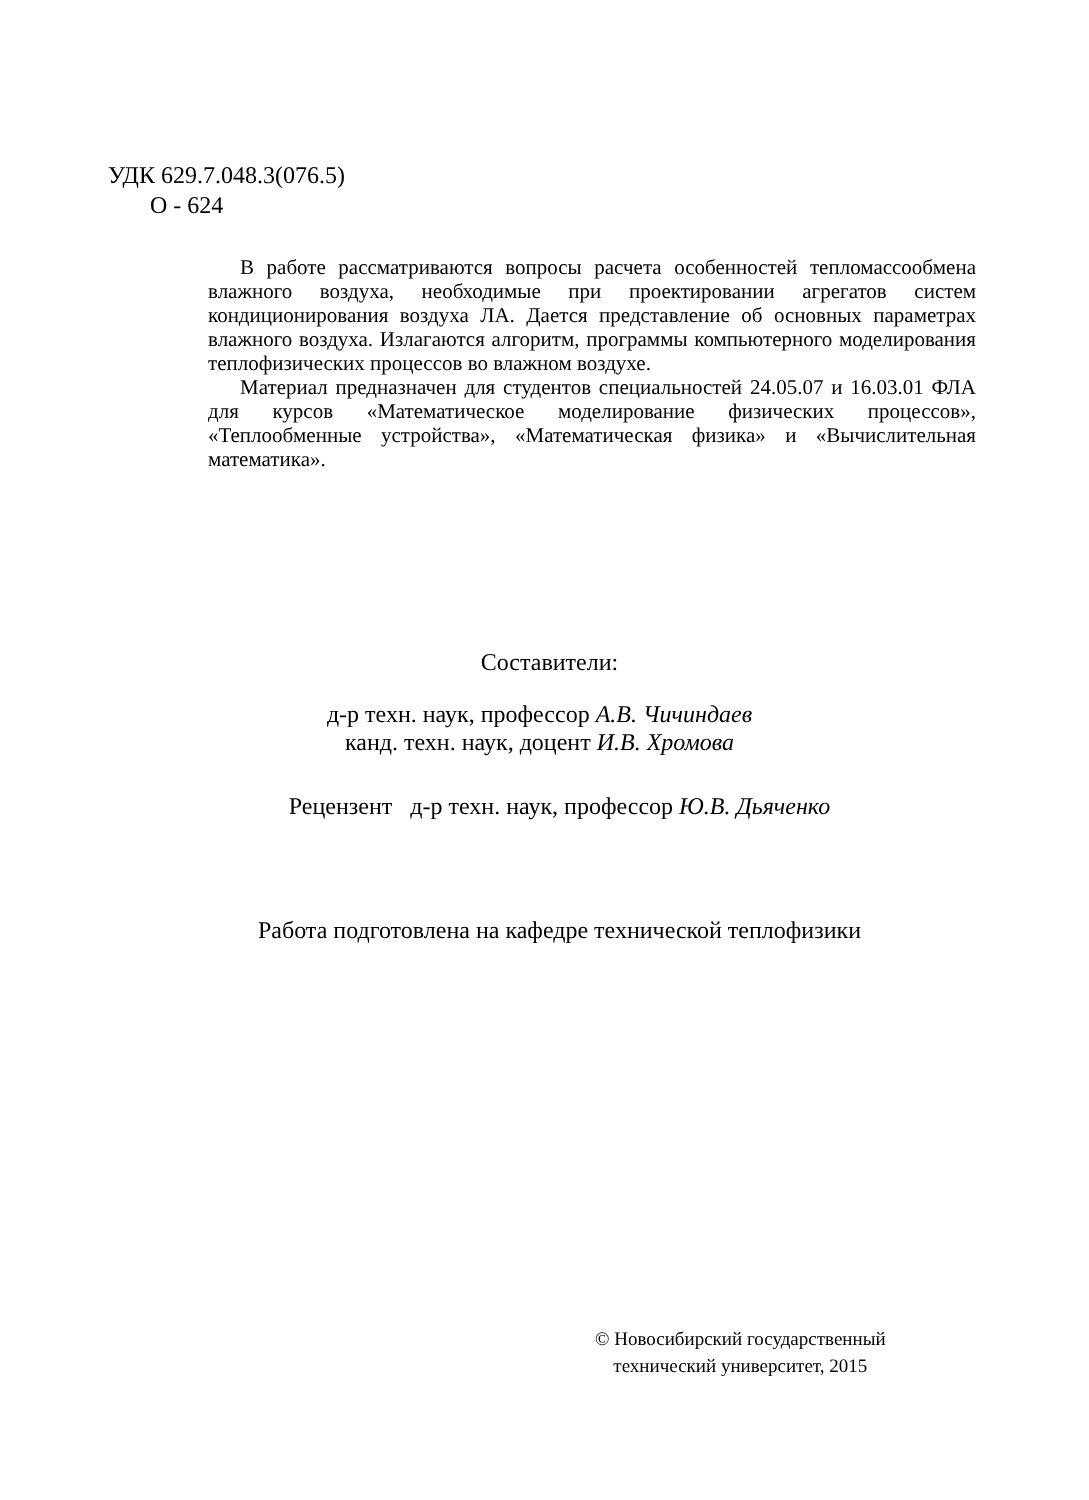УДК 629.7.048.3(076.5)
О - 624
В работе рассматриваются вопросы расчета особенностей тепло­массообмена влажного воздуха, необходимые при проектировании агрегатов систем кондиционирования воздуха ЛА. Дается представ­ление об основных параметрах влажного воздуха. Излагаются алго­ритм, программы компьютерного моделирования теплофизических процессов во влажном воздухе.
Материал предназначен для студентов специальностей 24.05.07 и 16.03.01 ФЛА для курсов «Математическое моделирование физических процессов», «Теплообменные устройства», «Математическая физика» и «Вычислительная математика».
Составители:
д-р техн. наук, профессор А.В. Чичиндаев
канд. техн. наук, доцент И.В. Хромова
Рецензент д-р техн. наук, профессор Ю.В. Дьяченко
Работа подготовлена на кафедре технической теплофизики
© Новосибирский государственный
технический университет, 2015